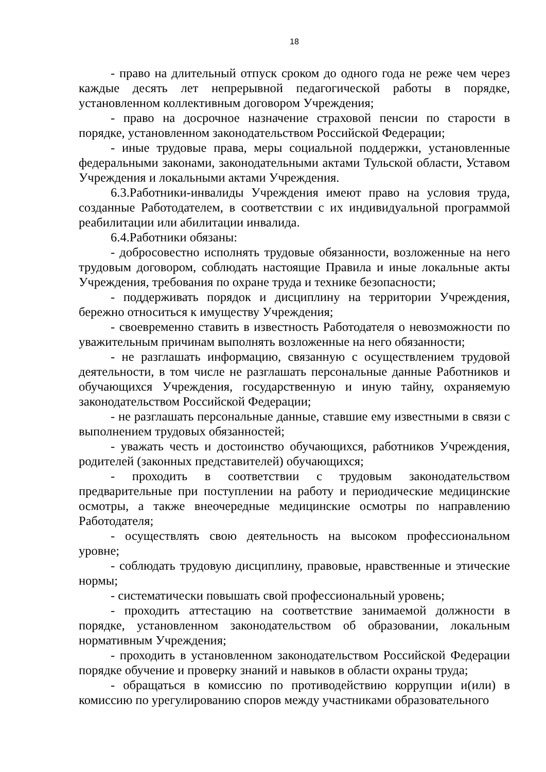18
- право на длительный отпуск сроком до одного года не реже чем через каждые десять лет непрерывной педагогической работы в порядке, установленном коллективным договором Учреждения;
- право на досрочное назначение страховой пенсии по старости в порядке, установленном законодательством Российской Федерации;
- иные трудовые права, меры социальной поддержки, установленные федеральными законами, законодательными актами Тульской области, Уставом Учреждения и локальными актами Учреждения.
6.3.Работники-инвалиды Учреждения имеют право на условия труда, созданные Работодателем, в соответствии с их индивидуальной программой реабилитации или абилитации инвалида.
6.4.Работники обязаны:
- добросовестно исполнять трудовые обязанности, возложенные на него трудовым договором, соблюдать настоящие Правила и иные локальные акты Учреждения, требования по охране труда и технике безопасности;
- поддерживать порядок и дисциплину на территории Учреждения, бережно относиться к имуществу Учреждения;
- своевременно ставить в известность Работодателя о невозможности по уважительным причинам выполнять возложенные на него обязанности;
- не разглашать информацию, связанную с осуществлением трудовой деятельности, в том числе не разглашать персональные данные Работников и обучающихся Учреждения, государственную и иную тайну, охраняемую законодательством Российской Федерации;
- не разглашать персональные данные, ставшие ему известными в связи с выполнением трудовых обязанностей;
- уважать честь и достоинство обучающихся, работников Учреждения, родителей (законных представителей) обучающихся;
- проходить в соответствии с трудовым законодательством предварительные при поступлении на работу и периодические медицинские осмотры, а также внеочередные медицинские осмотры по направлению Работодателя;
- осуществлять свою деятельность на высоком профессиональном уровне;
- соблюдать трудовую дисциплину, правовые, нравственные и этические нормы;
- систематически повышать свой профессиональный уровень;
- проходить аттестацию на соответствие занимаемой должности в порядке, установленном законодательством об образовании, локальным нормативным Учреждения;
- проходить в установленном законодательством Российской Федерации порядке обучение и проверку знаний и навыков в области охраны труда;
- обращаться в комиссию по противодействию коррупции и(или) в комиссию по урегулированию споров между участниками образовательного